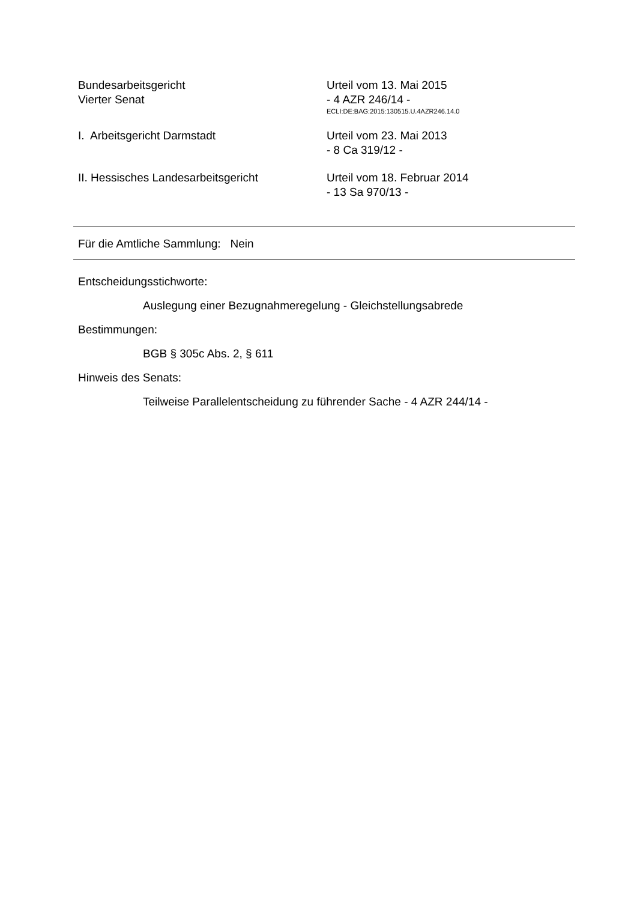Bundesarbeitsgericht
Vierter Senat
Urteil vom 13. Mai 2015
- 4 AZR 246/14 -
ECLI:DE:BAG:2015:130515.U.4AZR246.14.0
I. Arbeitsgericht Darmstadt Urteil vom 23. Mai 2013
- 8 Ca 319/12 -
II. Hessisches Landesarbeitsgericht Urteil vom 18. Februar 2014
- 13 Sa 970/13 -
Für die Amtliche Sammlung: Nein
Entscheidungsstichworte:
Auslegung einer Bezugnahmeregelung - Gleichstellungsabrede
Bestimmungen:
BGB § 305c Abs. 2, § 611
Hinweis des Senats:
Teilweise Parallelentscheidung zu führender Sache - 4 AZR 244/14 -